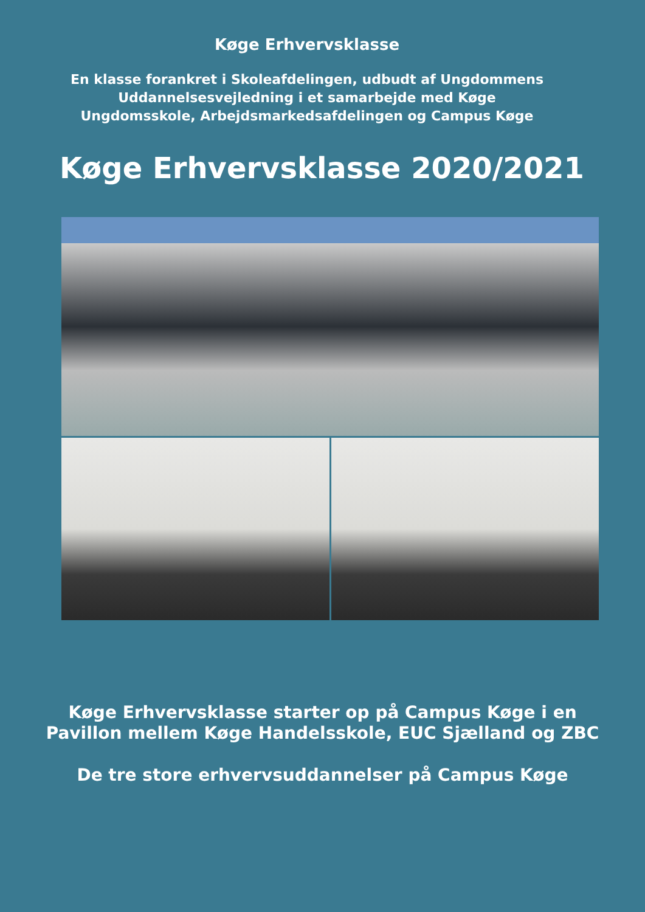Køge Erhvervsklasse
En klasse forankret i Skoleafdelingen, udbudt af Ungdommens
Uddannelsesvejledning i et samarbejde med Køge
Ungdomsskole, Arbejdsmarkedsafdelingen og Campus Køge
Køge Erhvervsklasse 2020/2021
Køge Erhvervsklasse starter op på Campus Køge i en
Pavillon mellem Køge Handelsskole, EUC Sjælland og ZBC
De tre store erhvervsuddannelser på Campus Køge